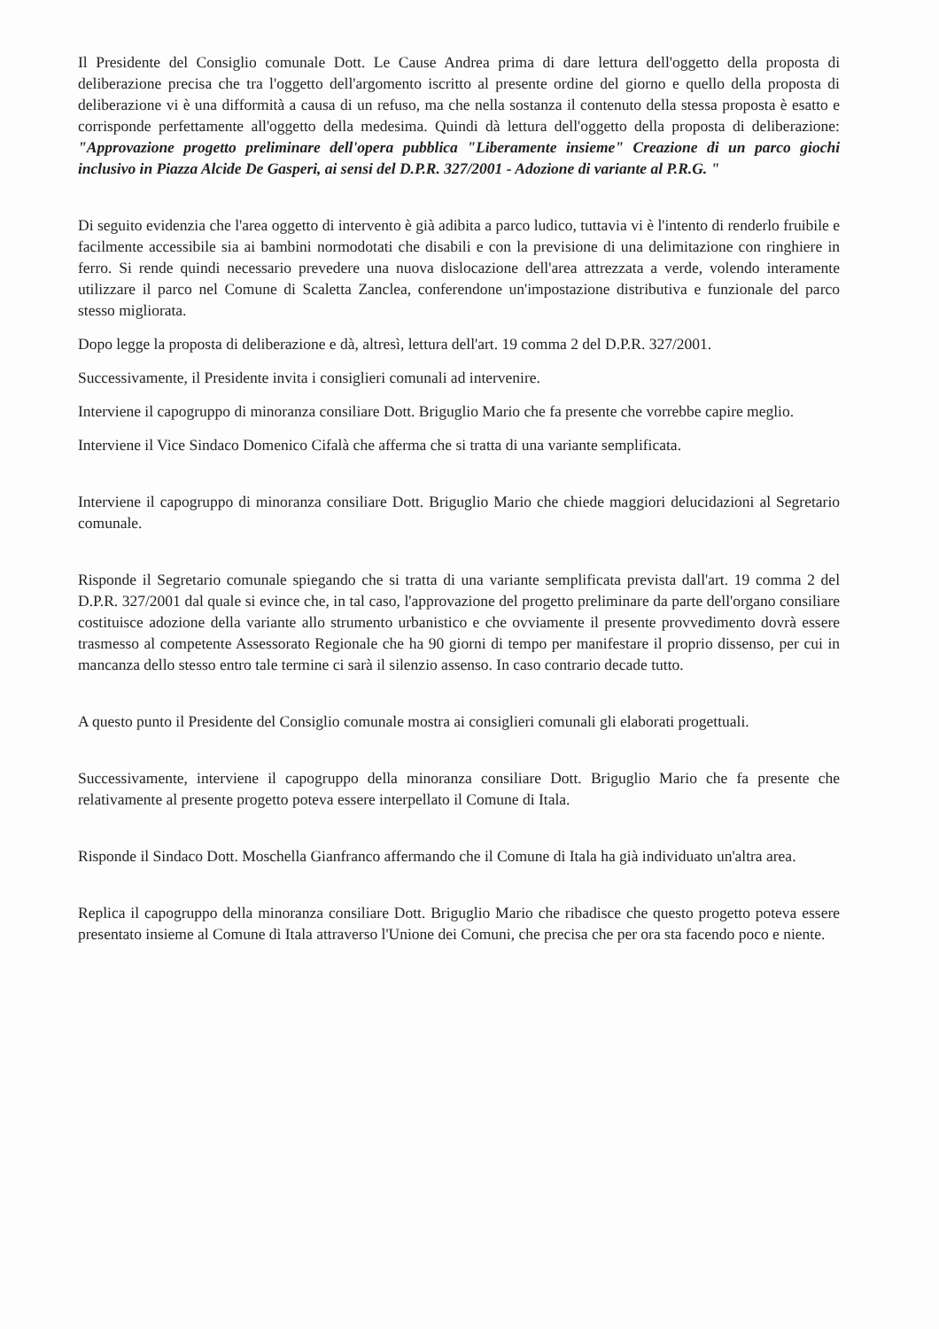Il Presidente del Consiglio comunale Dott. Le Cause Andrea prima di dare lettura dell'oggetto della proposta di deliberazione precisa che tra l'oggetto dell'argomento iscritto al presente ordine del giorno e quello della proposta di deliberazione vi è una difformità a causa di un refuso, ma che nella sostanza il contenuto della stessa proposta è esatto e corrisponde perfettamente all'oggetto della medesima. Quindi dà lettura dell'oggetto della proposta di deliberazione: "Approvazione progetto preliminare dell'opera pubblica "Liberamente insieme" Creazione di un parco giochi inclusivo in Piazza Alcide De Gasperi, ai sensi del D.P.R. 327/2001 - Adozione di variante al P.R.G. "
Di seguito evidenzia che l'area oggetto di intervento è già adibita a parco ludico, tuttavia vi è l'intento di renderlo fruibile e facilmente accessibile sia ai bambini normodotati che disabili e con la previsione di una delimitazione con ringhiere in ferro. Si rende quindi necessario prevedere una nuova dislocazione dell'area attrezzata a verde, volendo interamente utilizzare il parco nel Comune di Scaletta Zanclea, conferendone un'impostazione distributiva e funzionale del parco stesso migliorata.
Dopo legge la proposta di deliberazione e dà, altresì, lettura dell'art. 19 comma 2 del D.P.R. 327/2001.
Successivamente, il Presidente invita i consiglieri comunali ad intervenire.
Interviene il capogruppo di minoranza consiliare Dott. Briguglio Mario che fa presente che vorrebbe capire meglio.
Interviene il Vice Sindaco Domenico Cifalà che afferma che si tratta di una variante semplificata.
Interviene il capogruppo di minoranza consiliare Dott. Briguglio Mario che chiede maggiori delucidazioni al Segretario comunale.
Risponde il Segretario comunale spiegando che si tratta di una variante semplificata prevista dall'art. 19 comma 2 del D.P.R. 327/2001 dal quale si evince che, in tal caso, l'approvazione del progetto preliminare da parte dell'organo consiliare costituisce adozione della variante allo strumento urbanistico e che ovviamente il presente provvedimento dovrà essere trasmesso al competente Assessorato Regionale che ha 90 giorni di tempo per manifestare il proprio dissenso, per cui in mancanza dello stesso entro tale termine ci sarà il silenzio assenso. In caso contrario decade tutto.
A questo punto il Presidente del Consiglio comunale mostra ai consiglieri comunali gli elaborati progettuali.
Successivamente, interviene il capogruppo della minoranza consiliare Dott. Briguglio Mario che fa presente che relativamente al presente progetto poteva essere interpellato il Comune di Itala.
Risponde il Sindaco Dott. Moschella Gianfranco affermando che il Comune di Itala ha già individuato un'altra area.
Replica il capogruppo della minoranza consiliare Dott. Briguglio Mario che ribadisce che questo progetto poteva essere presentato insieme al Comune di Itala attraverso l'Unione dei Comuni, che precisa che per ora sta facendo poco e niente.